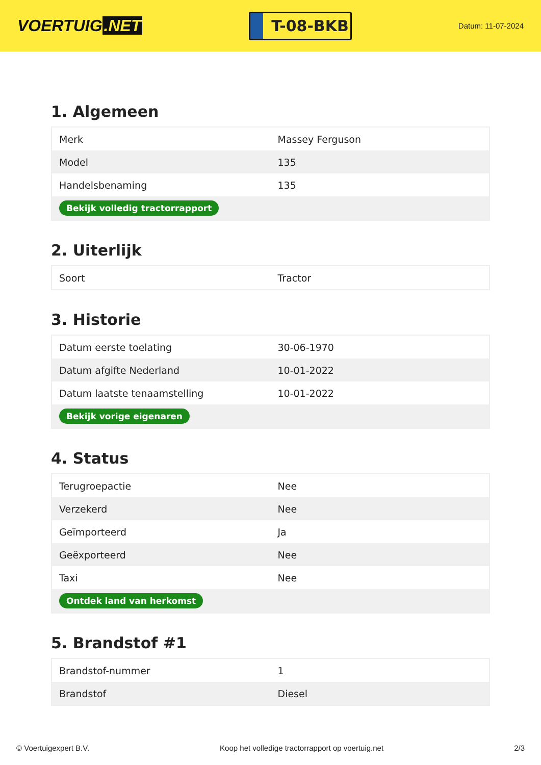VOERTUIG.NET
T-08-BKB
Datum: 11-07-2024
1. Algemeen
| Merk | Massey Ferguson |
| Model | 135 |
| Handelsbenaming | 135 |
| Bekijk volledig tractorrapport | |
2. Uiterlijk
| Soort | Tractor |
3. Historie
| Datum eerste toelating | 30-06-1970 |
| Datum afgifte Nederland | 10-01-2022 |
| Datum laatste tenaamstelling | 10-01-2022 |
| Bekijk vorige eigenaren | |
4. Status
| Terugroepactie | Nee |
| Verzekerd | Nee |
| Geïmporteerd | Ja |
| Geëxporteerd | Nee |
| Taxi | Nee |
| Ontdek land van herkomst | |
5. Brandstof #1
| Brandstof-nummer | 1 |
| Brandstof | Diesel |
© Voertuigexpert B.V. Koop het volledige tractorrapport op voertuig.net 2/3